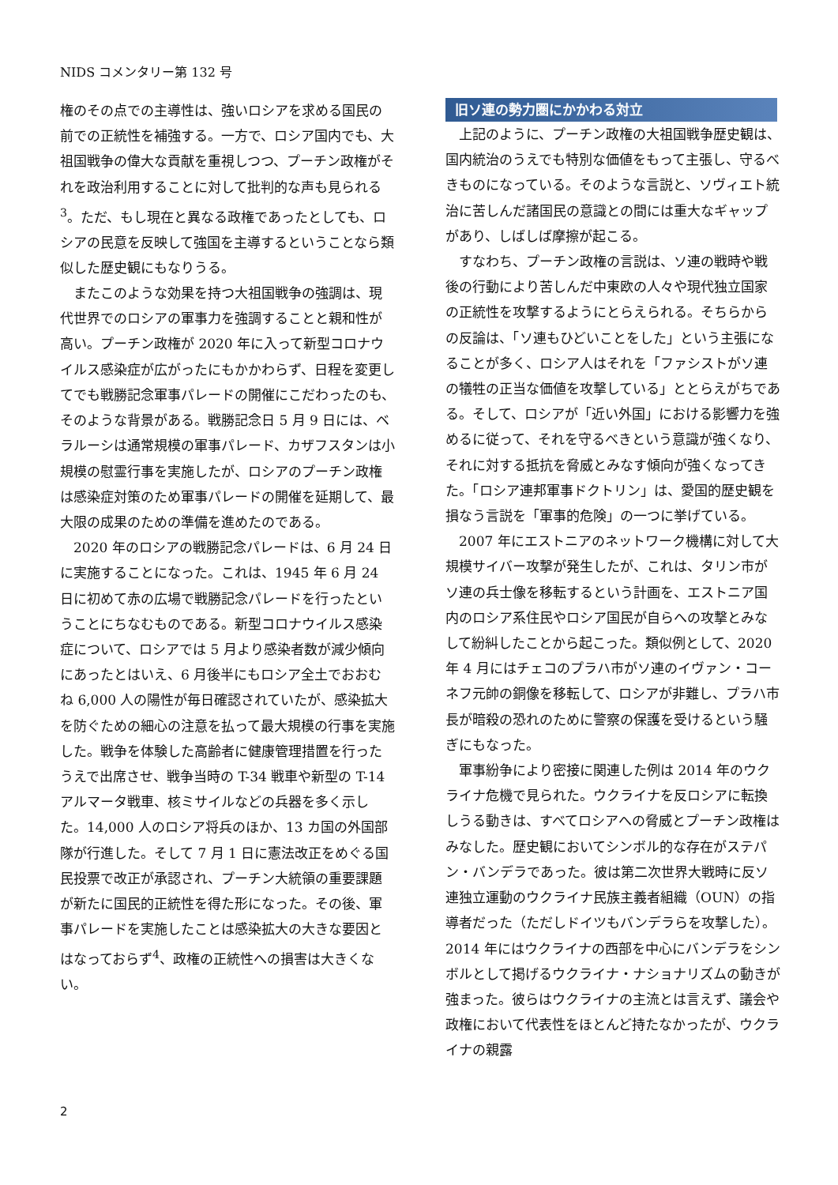NIDS コメンタリー第 132 号
権のその点での主導性は、強いロシアを求める国民の前での正統性を補強する。一方で、ロシア国内でも、大祖国戦争の偉大な貢献を重視しつつ、プーチン政権がそれを政治利用することに対して批判的な声も見られる<sup>3</sup>。ただ、もし現在と異なる政権であったとしても、ロシアの民意を反映して強国を主導するということなら類似した歴史観にもなりうる。
またこのような効果を持つ大祖国戦争の強調は、現代世界でのロシアの軍事力を強調することと親和性が高い。プーチン政権が 2020 年に入って新型コロナウイルス感染症が広がったにもかかわらず、日程を変更してでも戦勝記念軍事パレードの開催にこだわったのも、そのような背景がある。戦勝記念日 5 月 9 日には、ベラルーシは通常規模の軍事パレード、カザフスタンは小規模の慰霊行事を実施したが、ロシアのプーチン政権は感染症対策のため軍事パレードの開催を延期して、最大限の成果のための準備を進めたのである。
2020 年のロシアの戦勝記念パレードは、6 月 24 日に実施することになった。これは、1945 年 6 月 24 日に初めて赤の広場で戦勝記念パレードを行ったということにちなむものである。新型コロナウイルス感染症について、ロシアでは 5 月より感染者数が減少傾向にあったとはいえ、6 月後半にもロシア全土でおおむね 6,000 人の陽性が毎日確認されていたが、感染拡大を防ぐための細心の注意を払って最大規模の行事を実施した。戦争を体験した高齢者に健康管理措置を行ったうえで出席させ、戦争当時の T-34 戦車や新型の T-14 アルマータ戦車、核ミサイルなどの兵器を多く示した。14,000 人のロシア将兵のほか、13 カ国の外国部隊が行進した。そして 7 月 1 日に憲法改正をめぐる国民投票で改正が承認され、プーチン大統領の重要課題が新たに国民的正統性を得た形になった。その後、軍事パレードを実施したことは感染拡大の大きな要因とはなっておらず<sup>4</sup>、政権の正統性への損害は大きくない。
旧ソ連の勢力圏にかかわる対立
上記のように、プーチン政権の大祖国戦争歴史観は、国内統治のうえでも特別な価値をもって主張し、守るべきものになっている。そのような言説と、ソヴィエト統治に苦しんだ諸国民の意識との間には重大なギャップがあり、しばしば摩擦が起こる。
すなわち、プーチン政権の言説は、ソ連の戦時や戦後の行動により苦しんだ中東欧の人々や現代独立国家の正統性を攻撃するようにとらえられる。そちらからの反論は、「ソ連もひどいことをした」という主張になることが多く、ロシア人はそれを「ファシストがソ連の犠牲の正当な価値を攻撃している」ととらえがちである。そして、ロシアが「近い外国」における影響力を強めるに従って、それを守るべきという意識が強くなり、それに対する抵抗を脅威とみなす傾向が強くなってきた。「ロシア連邦軍事ドクトリン」は、愛国的歴史観を損なう言説を「軍事的危険」の一つに挙げている。
2007 年にエストニアのネットワーク機構に対して大規模サイバー攻撃が発生したが、これは、タリン市がソ連の兵士像を移転するという計画を、エストニア国内のロシア系住民やロシア国民が自らへの攻撃とみなして紛糾したことから起こった。類似例として、2020 年 4 月にはチェコのプラハ市がソ連のイヴァン・コーネフ元帥の銅像を移転して、ロシアが非難し、プラハ市長が暗殺の恐れのために警察の保護を受けるという騒ぎにもなった。
軍事紛争により密接に関連した例は 2014 年のウクライナ危機で見られた。ウクライナを反ロシアに転換しうる動きは、すべてロシアへの脅威とプーチン政権はみなした。歴史観においてシンボル的な存在がステパン・バンデラであった。彼は第二次世界大戦時に反ソ連独立運動のウクライナ民族主義者組織（OUN）の指導者だった（ただしドイツもバンデラらを攻撃した）。2014 年にはウクライナの西部を中心にバンデラをシンボルとして掲げるウクライナ・ナショナリズムの動きが強まった。彼らはウクライナの主流とは言えず、議会や政権において代表性をほとんど持たなかったが、ウクライナの親露
2